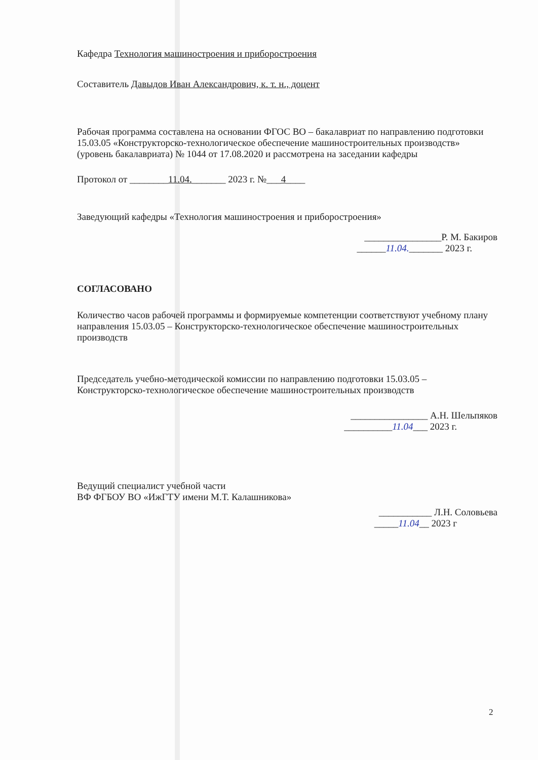Кафедра Технология машиностроения и приборостроения
Составитель Давыдов Иван Александрович, к. т. н., доцент
Рабочая программа составлена на основании ФГОС ВО – бакалавриат по направлению подготовки 15.03.05 «Конструкторско-технологическое обеспечение машиностроительных производств» (уровень бакалавриата) № 1044 от 17.08.2020 и рассмотрена на заседании кафедры
Протокол от ________11.04._______ 2023 г. №___4____
Заведующий кафедры «Технология машиностроения и приборостроения»
________________Р. М. Бакиров
______11.04._______ 2023 г.
СОГЛАСОВАНО
Количество часов рабочей программы и формируемые компетенции соответствуют учебному плану направления 15.03.05 – Конструкторско-технологическое обеспечение машиностроительных производств
Председатель учебно-методической комиссии по направлению подготовки 15.03.05 – Конструкторско-технологическое обеспечение машиностроительных производств
________________ А.Н. Шельпяков
__________11.04___ 2023 г.
Ведущий специалист учебной части
ВФ ФГБОУ ВО «ИжГТУ имени М.Т. Калашникова»
___________ Л.Н. Соловьева
_____11.04__ 2023 г
2